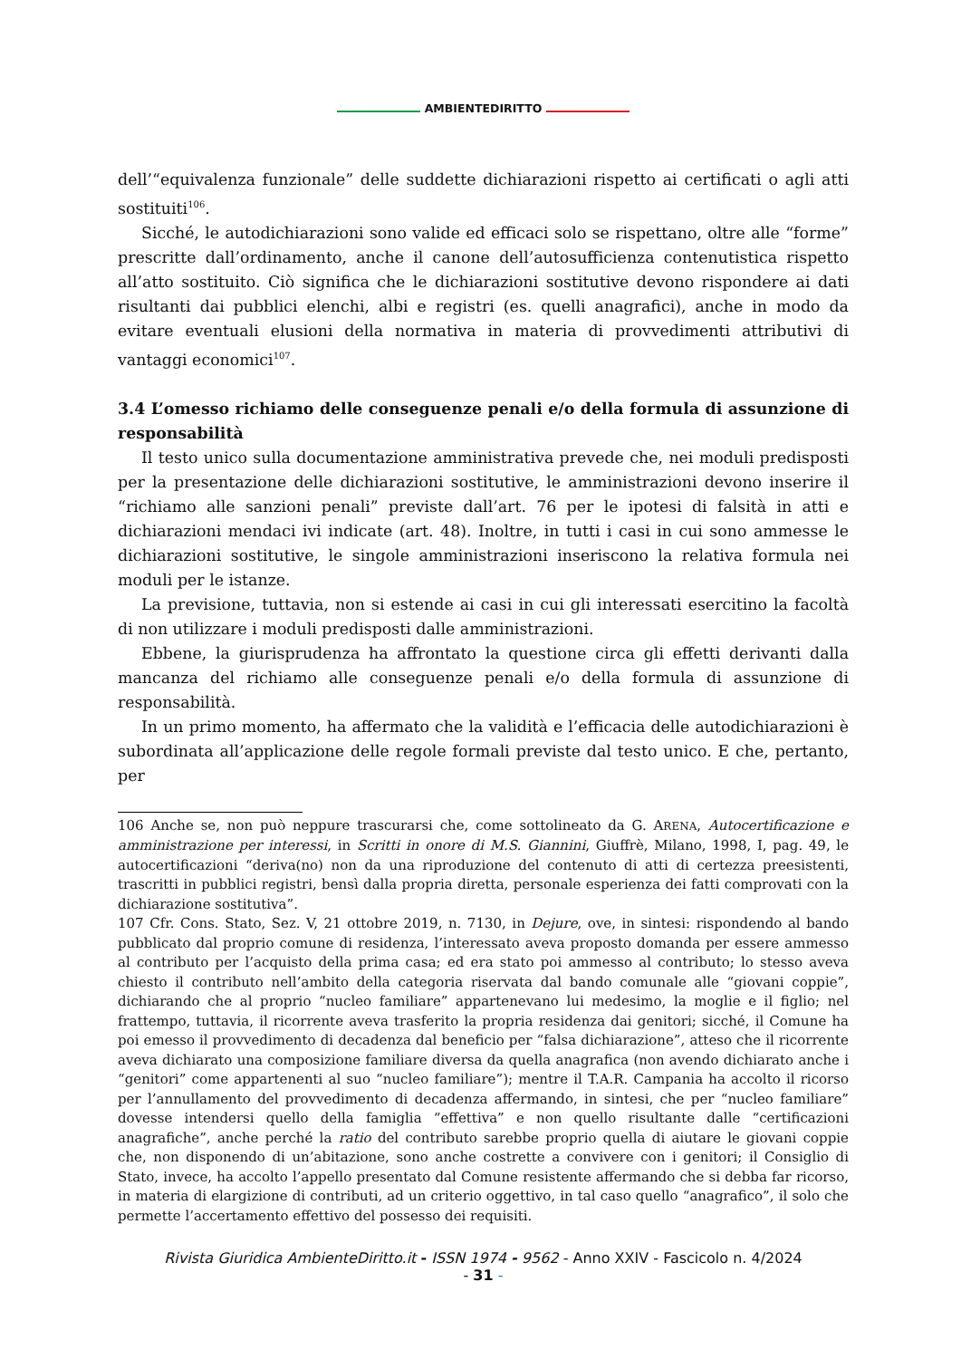AMBIENTEDIRITTO
dell’“equivalenza funzionale” delle suddette dichiarazioni rispetto ai certificati o agli atti sostituiti<sup>106</sup>.
Sicché, le autodichiarazioni sono valide ed efficaci solo se rispettano, oltre alle “forme” prescritte dall’ordinamento, anche il canone dell’autosufficienza contenutistica rispetto all’atto sostituito. Ciò significa che le dichiarazioni sostitutive devono rispondere ai dati risultanti dai pubblici elenchi, albi e registri (es. quelli anagrafici), anche in modo da evitare eventuali elusioni della normativa in materia di provvedimenti attributivi di vantaggi economici<sup>107</sup>.
3.4 L’omesso richiamo delle conseguenze penali e/o della formula di assunzione di responsabilità
Il testo unico sulla documentazione amministrativa prevede che, nei moduli predisposti per la presentazione delle dichiarazioni sostitutive, le amministrazioni devono inserire il “richiamo alle sanzioni penali” previste dall’art. 76 per le ipotesi di falsità in atti e dichiarazioni mendaci ivi indicate (art. 48). Inoltre, in tutti i casi in cui sono ammesse le dichiarazioni sostitutive, le singole amministrazioni inseriscono la relativa formula nei moduli per le istanze.
La previsione, tuttavia, non si estende ai casi in cui gli interessati esercitino la facoltà di non utilizzare i moduli predisposti dalle amministrazioni.
Ebbene, la giurisprudenza ha affrontato la questione circa gli effetti derivanti dalla mancanza del richiamo alle conseguenze penali e/o della formula di assunzione di responsabilità.
In un primo momento, ha affermato che la validità e l’efficacia delle autodichiarazioni è subordinata all’applicazione delle regole formali previste dal testo unico. E che, pertanto, per
106 Anche se, non può neppure trascurarsi che, come sottolineato da G. ARENA, Autocertificazione e amministrazione per interessi, in Scritti in onore di M.S. Giannini, Giuffrè, Milano, 1998, I, pag. 49, le autocertificazioni “deriva(no) non da una riproduzione del contenuto di atti di certezza preesistenti, trascritti in pubblici registri, bensì dalla propria diretta, personale esperienza dei fatti comprovati con la dichiarazione sostitutiva”.
107 Cfr. Cons. Stato, Sez. V, 21 ottobre 2019, n. 7130, in Dejure, ove, in sintesi: rispondendo al bando pubblicato dal proprio comune di residenza, l’interessato aveva proposto domanda per essere ammesso al contributo per l’acquisto della prima casa; ed era stato poi ammesso al contributo; lo stesso aveva chiesto il contributo nell’ambito della categoria riservata dal bando comunale alle “giovani coppie”, dichiarando che al proprio “nucleo familiare” appartenevano lui medesimo, la moglie e il figlio; nel frattempo, tuttavia, il ricorrente aveva trasferito la propria residenza dai genitori; sicché, il Comune ha poi emesso il provvedimento di decadenza dal beneficio per “falsa dichiarazione”, atteso che il ricorrente aveva dichiarato una composizione familiare diversa da quella anagrafica (non avendo dichiarato anche i “genitori” come appartenenti al suo “nucleo familiare”); mentre il T.A.R. Campania ha accolto il ricorso per l’annullamento del provvedimento di decadenza affermando, in sintesi, che per “nucleo familiare” dovesse intendersi quello della famiglia “effettiva” e non quello risultante dalle “certificazioni anagrafiche”, anche perché la ratio del contributo sarebbe proprio quella di aiutare le giovani coppie che, non disponendo di un’abitazione, sono anche costrette a convivere con i genitori; il Consiglio di Stato, invece, ha accolto l’appello presentato dal Comune resistente affermando che si debba far ricorso, in materia di elargizione di contributi, ad un criterio oggettivo, in tal caso quello “anagrafico”, il solo che permette l’accertamento effettivo del possesso dei requisiti.
Rivista Giuridica AmbienteDiritto.it - ISSN 1974 - 9562 - Anno XXIV - Fascicolo n. 4/2024
- 31 -